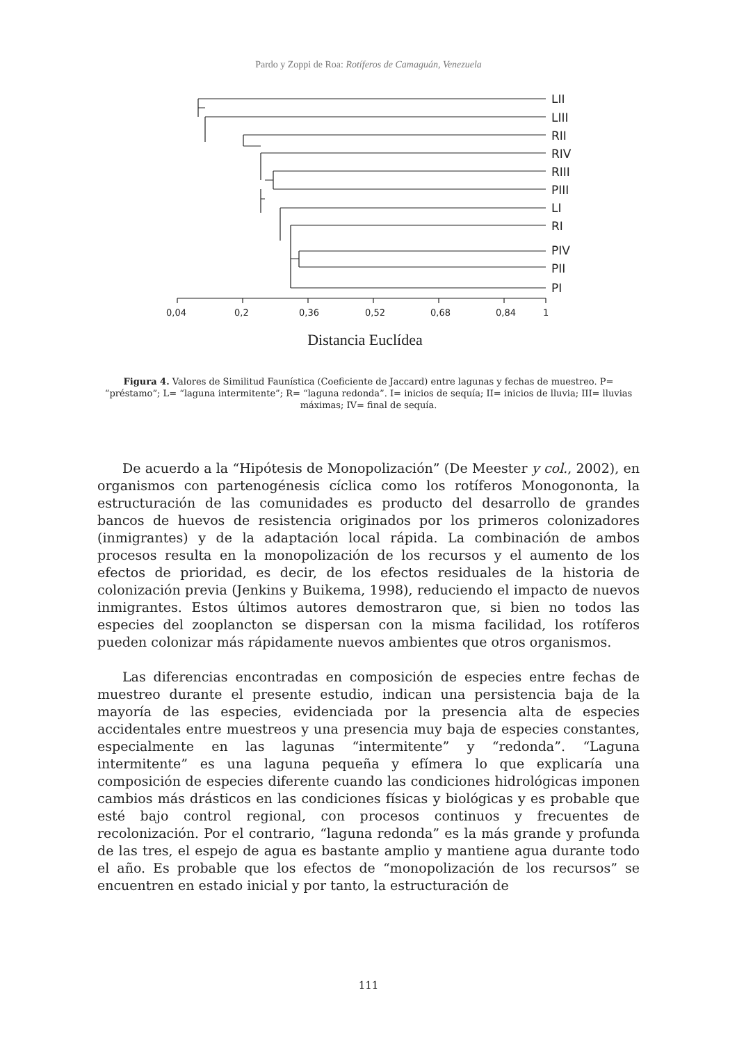Pardo y Zoppi de Roa: Rotíferos de Camaguán, Venezuela
LII
LIII
RII
RIV
RIII
PIII
LI
RI
PIV
PII
PI
0,04
0,2
0,36
0,52
0,68
0,84
1
Distancia Euclídea
Figura 4. Valores de Similitud Faunística (Coeficiente de Jaccard) entre lagunas y fechas de muestreo. P= “préstamo”; L= “laguna intermitente”; R= “laguna redonda”. I= inicios de sequía; II= inicios de lluvia; III= lluvias máximas; IV= final de sequía.
De acuerdo a la “Hipótesis de Monopolización” (De Meester y col., 2002), en organismos con partenogénesis cíclica como los rotíferos Monogononta, la estructuración de las comunidades es producto del desarrollo de grandes bancos de huevos de resistencia originados por los primeros colonizadores (inmigrantes) y de la adaptación local rápida. La combinación de ambos procesos resulta en la monopolización de los recursos y el aumento de los efectos de prioridad, es decir, de los efectos residuales de la historia de colonización previa (Jenkins y Buikema, 1998), reduciendo el impacto de nuevos inmigrantes. Estos últimos autores demostraron que, si bien no todos las especies del zooplancton se dispersan con la misma facilidad, los rotíferos pueden colonizar más rápidamente nuevos ambientes que otros organismos.
Las diferencias encontradas en composición de especies entre fechas de muestreo durante el presente estudio, indican una persistencia baja de la mayoría de las especies, evidenciada por la presencia alta de especies accidentales entre muestreos y una presencia muy baja de especies constantes, especialmente en las lagunas “intermitente” y “redonda”. “Laguna intermitente” es una laguna pequeña y efímera lo que explicaría una composición de especies diferente cuando las condiciones hidrológicas imponen cambios más drásticos en las condiciones físicas y biológicas y es probable que esté bajo control regional, con procesos continuos y frecuentes de recolonización. Por el contrario, “laguna redonda” es la más grande y profunda de las tres, el espejo de agua es bastante amplio y mantiene agua durante todo el año. Es probable que los efectos de “monopolización de los recursos” se encuentren en estado inicial y por tanto, la estructuración de
111